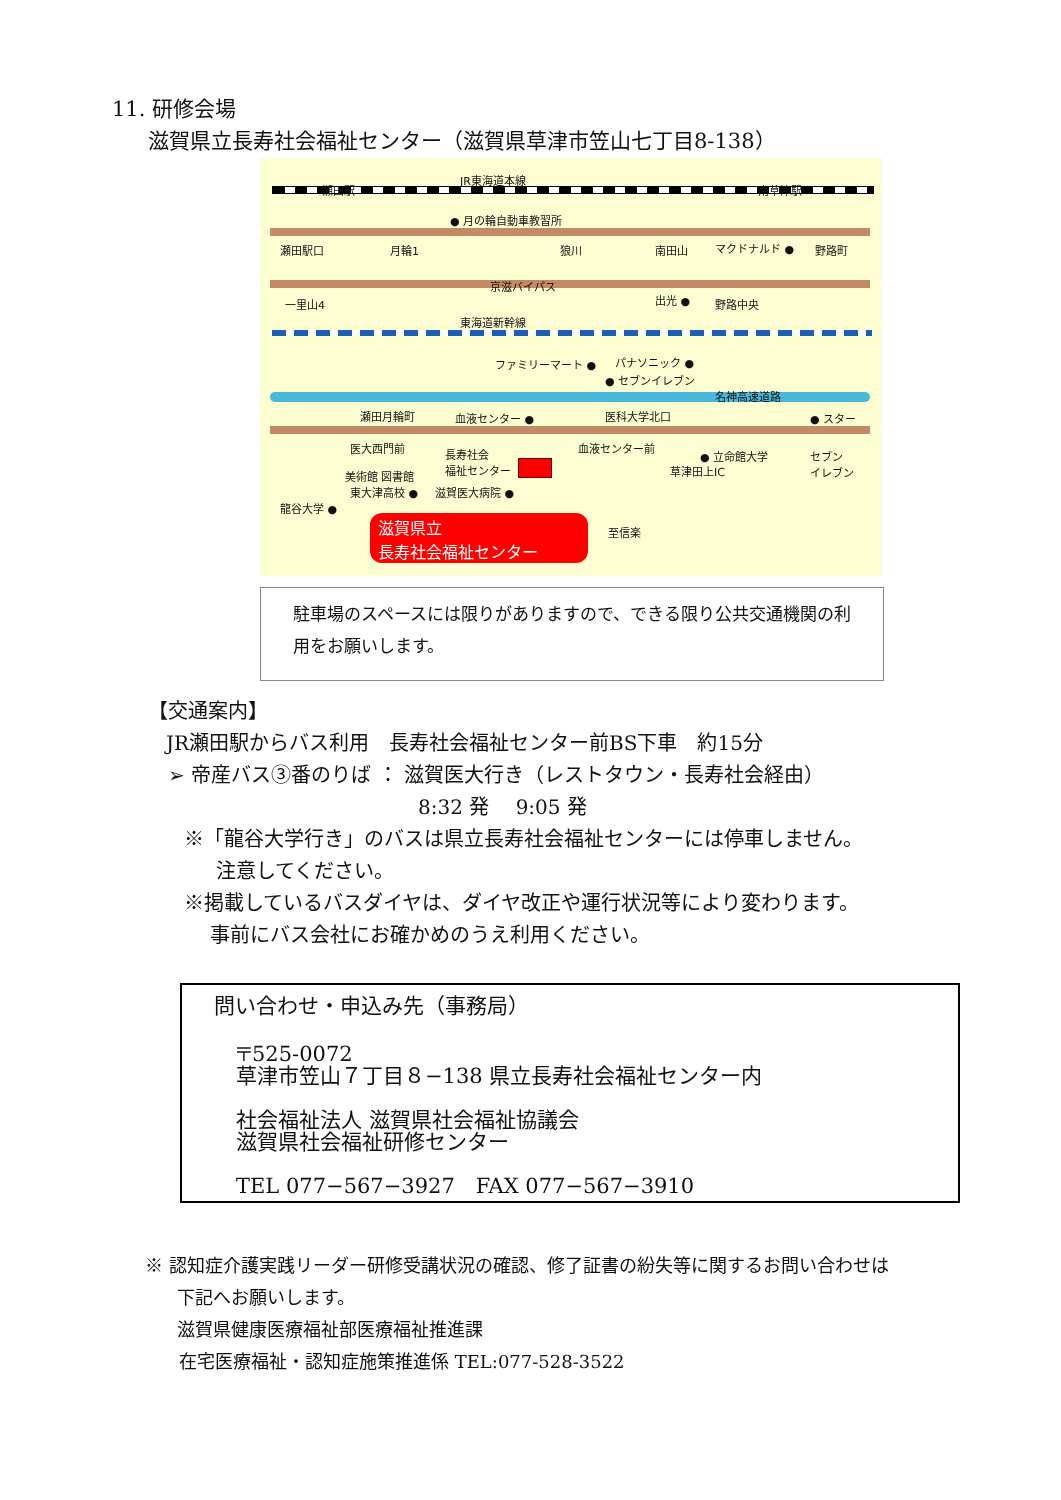11. 研修会場
滋賀県立長寿社会福祉センター（滋賀県草津市笠山七丁目8-138）
JR東海道本線
瀬田駅 南草津駅
● 月の輪自動車教習所
瀬田駅口 月輪1 狼川 南田山 マクドナルド ● 野路町
京滋バイパス
一里山4 出光 ● 野路中央
東海道新幹線
ファミリーマート ● パナソニック ●
● セブンイレブン
名神高速道路
瀬田月輪町 血液センター ● 医科大学北口 ● スター
医大西門前 長寿社会
福祉センター
血液センター前
● 立命館大学 セブン
イレブン 草津田上IC 美術館 図書館
東大津高校 ● 滋賀医大病院 ●
龍谷大学 ●
至信楽
滋賀県立
長寿社会福祉センター
駐車場のスペースには限りがありますので、できる限り公共交通機関の利用をお願いします。
【交通案内】
JR瀬田駅からバス利用　長寿社会福祉センター前BS下車　約15分
➢ 帝産バス③番のりば ： 滋賀医大行き（レストタウン・長寿社会経由）
8:32 発　 9:05 発
※「龍谷大学行き」のバスは県立長寿社会福祉センターには停車しません。
注意してください。
※掲載しているバスダイヤは、ダイヤ改正や運行状況等により変わります。
事前にバス会社にお確かめのうえ利用ください。
問い合わせ・申込み先（事務局）
〒525-0072
草津市笠山７丁目８−138 県立長寿社会福祉センター内
社会福祉法人 滋賀県社会福祉協議会
滋賀県社会福祉研修センター
TEL 077−567−3927　FAX 077−567−3910
※ 認知症介護実践リーダー研修受講状況の確認、修了証書の紛失等に関するお問い合わせは
下記へお願いします。
滋賀県健康医療福祉部医療福祉推進課
在宅医療福祉・認知症施策推進係 TEL:077-528-3522